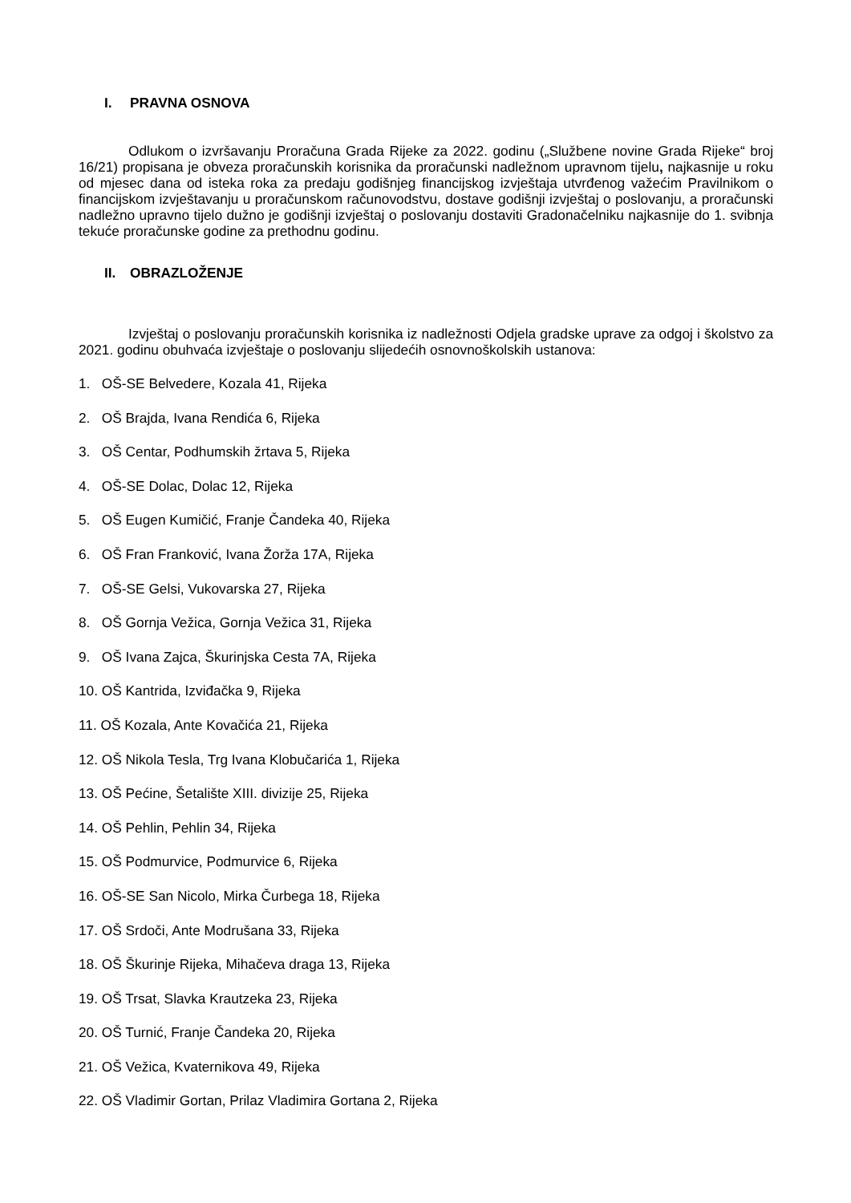I. PRAVNA OSNOVA
Odlukom o izvršavanju Proračuna Grada Rijeke za 2022. godinu („Službene novine Grada Rijeke“ broj 16/21) propisana je obveza proračunskih korisnika da proračunski nadležnom upravnom tijelu, najkasnije u roku od mjesec dana od isteka roka za predaju godišnjeg financijskog izvještaja utvrđenog važećim Pravilnikom o financijskom izvještavanju u proračunskom računovodstvu, dostave godišnji izvještaj o poslovanju, a proračunski nadležno upravno tijelo dužno je godišnji izvještaj o poslovanju dostaviti Gradonačelniku najkasnije do 1. svibnja tekuće proračunske godine za prethodnu godinu.
II. OBRAZLOŽENJE
Izvještaj o poslovanju proračunskih korisnika iz nadležnosti Odjela gradske uprave za odgoj i školstvo za 2021. godinu obuhvaća izvještaje o poslovanju slijedećih osnovnoškolskih ustanova:
1. OŠ-SE Belvedere, Kozala 41, Rijeka
2. OŠ Brajda, Ivana Rendića 6, Rijeka
3. OŠ Centar, Podhumskih žrtava 5, Rijeka
4. OŠ-SE Dolac, Dolac 12, Rijeka
5. OŠ Eugen Kumičić, Franje Čandeka 40, Rijeka
6. OŠ Fran Franković, Ivana Žorža 17A, Rijeka
7. OŠ-SE Gelsi, Vukovarska 27, Rijeka
8. OŠ Gornja Vežica, Gornja Vežica 31, Rijeka
9. OŠ Ivana Zajca, Škurinjska Cesta 7A, Rijeka
10. OŠ Kantrida, Izviđačka 9, Rijeka
11. OŠ Kozala, Ante Kovačića 21, Rijeka
12. OŠ Nikola Tesla, Trg Ivana Klobučarića 1, Rijeka
13. OŠ Pećine, Šetalište XIII. divizije 25, Rijeka
14. OŠ Pehlin, Pehlin 34, Rijeka
15. OŠ Podmurvice, Podmurvice 6, Rijeka
16. OŠ-SE San Nicolo, Mirka Čurbega 18, Rijeka
17. OŠ Srdoči, Ante Modrušana 33, Rijeka
18. OŠ Škurinje Rijeka, Mihačeva draga 13, Rijeka
19. OŠ Trsat, Slavka Krautzeka 23, Rijeka
20. OŠ Turnić, Franje Čandeka 20, Rijeka
21. OŠ Vežica, Kvaternikova 49, Rijeka
22. OŠ Vladimir Gortan, Prilaz Vladimira Gortana 2, Rijeka